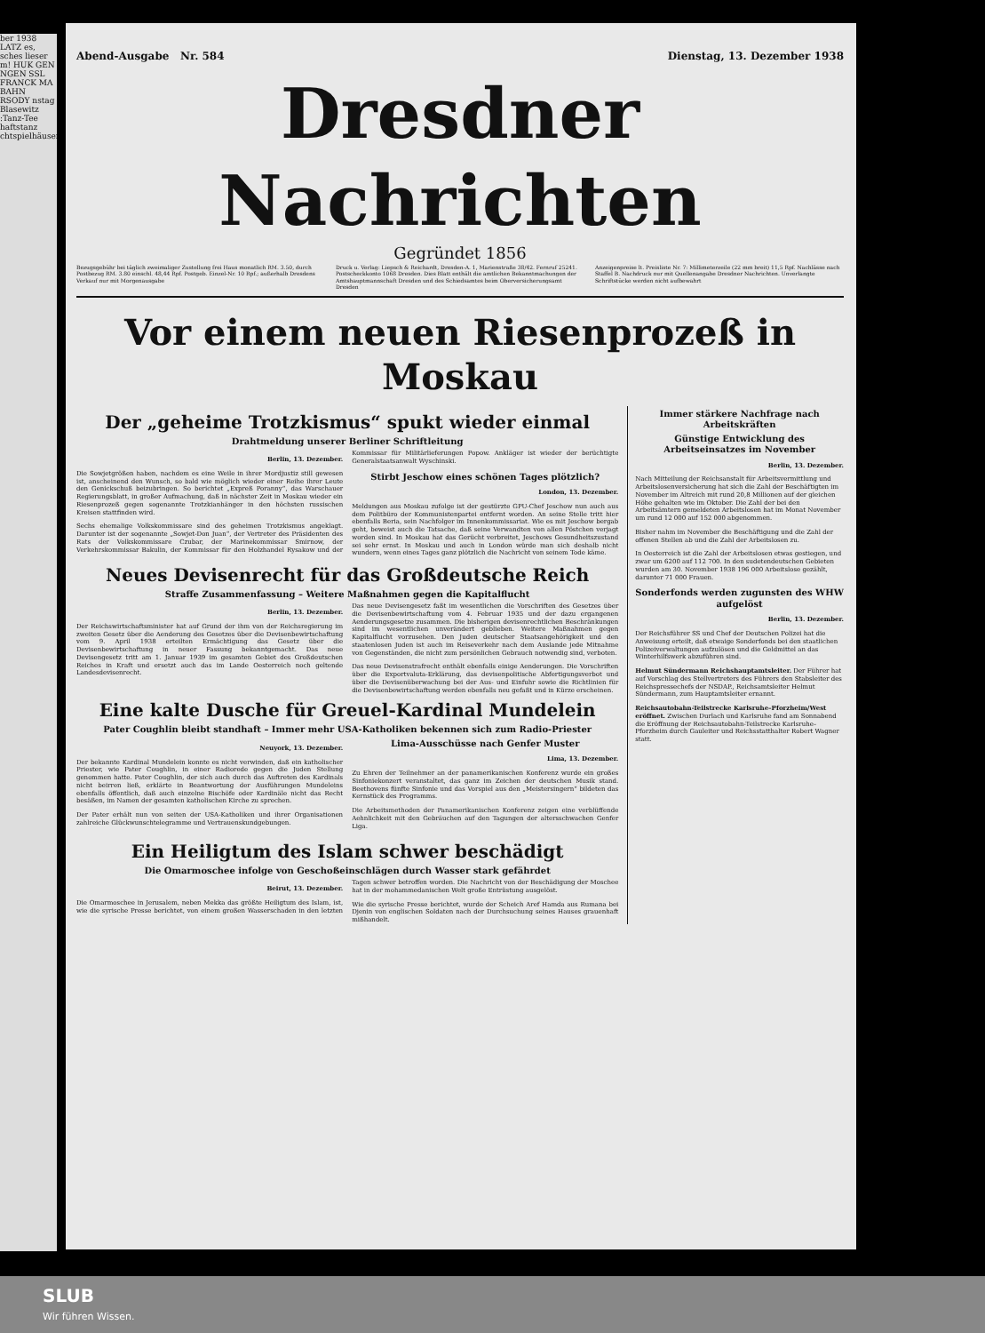ber 1938 LATZ es, sches lieser m! HUK GEN NGEN SSL FRANCK MA BAHN RSODY nstag Blasewitz :Tanz-Tee haftstanz chtspielhäuser
Abend-Ausgabe Nr. 584 Dienstag, 13. Dezember 1938
Dresdner Nachrichten
Gegründet 1856
Bezugsgebühr bei täglich zweimaliger Zustellung frei Haus monatlich RM. 3.50, durch Postbezug RM. 3.80 einschl. 48,44 Rpf. Postgeb. Einzel-Nr. 10 Rpf.; außerhalb Dresdens Verkauf nur mit Morgenausgabe
Druck u. Verlag: Liepsch & Reichardt, Dresden-A. 1, Marienstraße 38/42. Fernruf 25241. Postscheckkonto 1068 Dresden. Dies Blatt enthält die amtlichen Bekanntmachungen der Amtshauptmannschaft Dresden und des Schiedsamtes beim Oberversicherungsamt Dresden
Anzeigenpreise lt. Preisliste Nr. 7: Millimeterzeile (22 mm breit) 11,5 Rpf. Nachlässe nach Staffel B. Nachdruck nur mit Quellenangabe Dresdner Nachrichten. Unverlangte Schriftstücke werden nicht aufbewahrt
Vor einem neuen Riesenprozeß in Moskau
Der „geheime Trotzkismus“ spukt wieder einmal
Drahtmeldung unserer Berliner Schriftleitung
Berlin, 13. Dezember.
Die Sowjetgrößen haben, nachdem es eine Weile in ihrer Mordjustiz still gewesen ist, anscheinend den Wunsch, so bald wie möglich wieder einer Reihe ihrer Leute den Genickschuß beizubringen. So berichtet „Expreß Poranny“, das Warschauer Regierungsblatt, in großer Aufmachung, daß in nächster Zeit in Moskau wieder ein Riesenprozeß gegen sogenannte Trotzkianhänger in den höchsten russischen Kreisen stattfinden wird.
Sechs ehemalige Volkskommissare sind des geheimen Trotzkismus angeklagt. Darunter ist der sogenannte „Sowjet-Don Juan“, der Vertreter des Präsidenten des Rats der Volkskommissare Czubar, der Marinekommissar Smirnow, der Verkehrskommissar Bakulin, der Kommissar für den Holzhandel Rysakow und der Kommissar für Militärlieferungen Popow. Ankläger ist wieder der berüchtigte Generalstaatsanwalt Wyschinski.
Stirbt Jeschow eines schönen Tages plötzlich?
London, 13. Dezember.
Meldungen aus Moskau zufolge ist der gestürzte GPU-Chef Jeschow nun auch aus dem Politbüro der Kommunistenpartei entfernt worden. An seine Stelle tritt hier ebenfalls Beria, sein Nachfolger im Innenkommissariat. Wie es mit Jeschow bergab geht, beweist auch die Tatsache, daß seine Verwandten von allen Pöstchen verjagt worden sind. In Moskau hat das Gerücht verbreitet, Jeschows Gesundheitszustand sei sehr ernst. In Moskau und auch in London würde man sich deshalb nicht wundern, wenn eines Tages ganz plötzlich die Nachricht von seinem Tode käme.
Neues Devisenrecht für das Großdeutsche Reich
Straffe Zusammenfassung – Weitere Maßnahmen gegen die Kapitalflucht
Berlin, 13. Dezember.
Der Reichswirtschaftsminister hat auf Grund der ihm von der Reichsregierung im zweiten Gesetz über die Aenderung des Gesetzes über die Devisenbewirtschaftung vom 9. April 1938 erteilten Ermächtigung das Gesetz über die Devisenbewirtschaftung in neuer Fassung bekanntgemacht. Das neue Devisengesetz tritt am 1. Januar 1939 im gesamten Gebiet des Großdeutschen Reiches in Kraft und ersetzt auch das im Lande Oesterreich noch geltende Landesdevisenrecht.
Das neue Devisengesetz faßt im wesentlichen die Vorschriften des Gesetzes über die Devisenbewirtschaftung vom 4. Februar 1935 und der dazu ergangenen Aenderungsgesetze zusammen. Die bisherigen devisenrechtlichen Beschränkungen sind im wesentlichen unverändert geblieben. Weitere Maßnahmen gegen Kapitalflucht vorzusehen. Den Juden deutscher Staatsangehörigkeit und den staatenlosen Juden ist auch im Reiseverkehr nach dem Auslande jede Mitnahme von Gegenständen, die nicht zum persönlichen Gebrauch notwendig sind, verboten.
Das neue Devisenstrafrecht enthält ebenfalls einige Aenderungen. Die Vorschriften über die Exportvaluta-Erklärung, das devisenpolitische Abfertigungsverbot und über die Devisenüberwachung bei der Aus- und Einfuhr sowie die Richtlinien für die Devisenbewirtschaftung werden ebenfalls neu gefaßt und in Kürze erscheinen.
Eine kalte Dusche für Greuel-Kardinal Mundelein
Pater Coughlin bleibt standhaft – Immer mehr USA-Katholiken bekennen sich zum Radio-Priester
Neuyork, 13. Dezember.
Der bekannte Kardinal Mundelein konnte es nicht verwinden, daß ein katholischer Priester, wie Pater Coughlin, in einer Radiorede gegen die Juden Stellung genommen hatte. Pater Coughlin, der sich auch durch das Auftreten des Kardinals nicht beirren ließ, erklärte in Beantwortung der Ausführungen Mundeleins ebenfalls öffentlich, daß auch einzelne Bischöfe oder Kardinäle nicht das Recht besäßen, im Namen der gesamten katholischen Kirche zu sprechen.
Der Pater erhält nun von seiten der USA-Katholiken und ihrer Organisationen zahlreiche Glückwunschtelegramme und Vertrauenskundgebungen.
Lima-Ausschüsse nach Genfer Muster
Lima, 13. Dezember.
Zu Ehren der Teilnehmer an der panamerikanischen Konferenz wurde ein großes Sinfoniekonzert veranstaltet, das ganz im Zeichen der deutschen Musik stand. Beethovens fünfte Sinfonie und das Vorspiel aus den „Meistersingern“ bildeten das Kernstück des Programms.
Die Arbeitsmethoden der Panamerikanischen Konferenz zeigen eine verblüffende Aehnlichkeit mit den Gebräuchen auf den Tagungen der altersschwachen Genfer Liga.
Ein Heiligtum des Islam schwer beschädigt
Die Omarmoschee infolge von Geschoßeinschlägen durch Wasser stark gefährdet
Beirut, 13. Dezember.
Die Omarmoschee in Jerusalem, neben Mekka das größte Heiligtum des Islam, ist, wie die syrische Presse berichtet, von einem großen Wasserschaden in den letzten Tagen schwer betroffen worden. Die Nachricht von der Beschädigung der Moschee hat in der mohammedanischen Welt große Entrüstung ausgelöst.
Wie die syrische Presse berichtet, wurde der Scheich Aref Hamda aus Rumana bei Djenin von englischen Soldaten nach der Durchsuchung seines Hauses grauenhaft mißhandelt.
Immer stärkere Nachfrage nach Arbeitskräften
Günstige Entwicklung des Arbeitseinsatzes im November
Berlin, 13. Dezember.
Nach Mitteilung der Reichsanstalt für Arbeitsvermittlung und Arbeitslosenversicherung hat sich die Zahl der Beschäftigten im November im Altreich mit rund 20,8 Millionen auf der gleichen Höhe gehalten wie im Oktober. Die Zahl der bei den Arbeitsämtern gemeldeten Arbeitslosen hat im Monat November um rund 12 000 auf 152 000 abgenommen.
Bisher nahm im November die Beschäftigung und die Zahl der offenen Stellen ab und die Zahl der Arbeitslosen zu.
In Oesterreich ist die Zahl der Arbeitslosen etwas gestiegen, und zwar um 6200 auf 112 700. In den sudetendeutschen Gebieten wurden am 30. November 1938 196 000 Arbeitslose gezählt, darunter 71 000 Frauen.
Sonderfonds werden zugunsten des WHW aufgelöst
Berlin, 13. Dezember.
Der Reichsführer SS und Chef der Deutschen Polizei hat die Anweisung erteilt, daß etwaige Sonderfonds bei den staatlichen Polizeiverwaltungen aufzulösen und die Geldmittel an das Winterhilfswerk abzuführen sind.
Helmut Sündermann Reichshauptamtsleiter. Der Führer hat auf Vorschlag des Stellvertreters des Führers den Stabsleiter des Reichspressechefs der NSDAP., Reichsamtsleiter Helmut Sündermann, zum Hauptamtsleiter ernannt.
Reichsautobahn-Teilstrecke Karlsruhe–Pforzheim/West eröffnet. Zwischen Durlach und Karlsruhe fand am Sonnabend die Eröffnung der Reichsautobahn-Teilstrecke Karlsruhe–Pforzheim durch Gauleiter und Reichsstatthalter Robert Wagner statt.
SLUB
Wir führen Wissen.